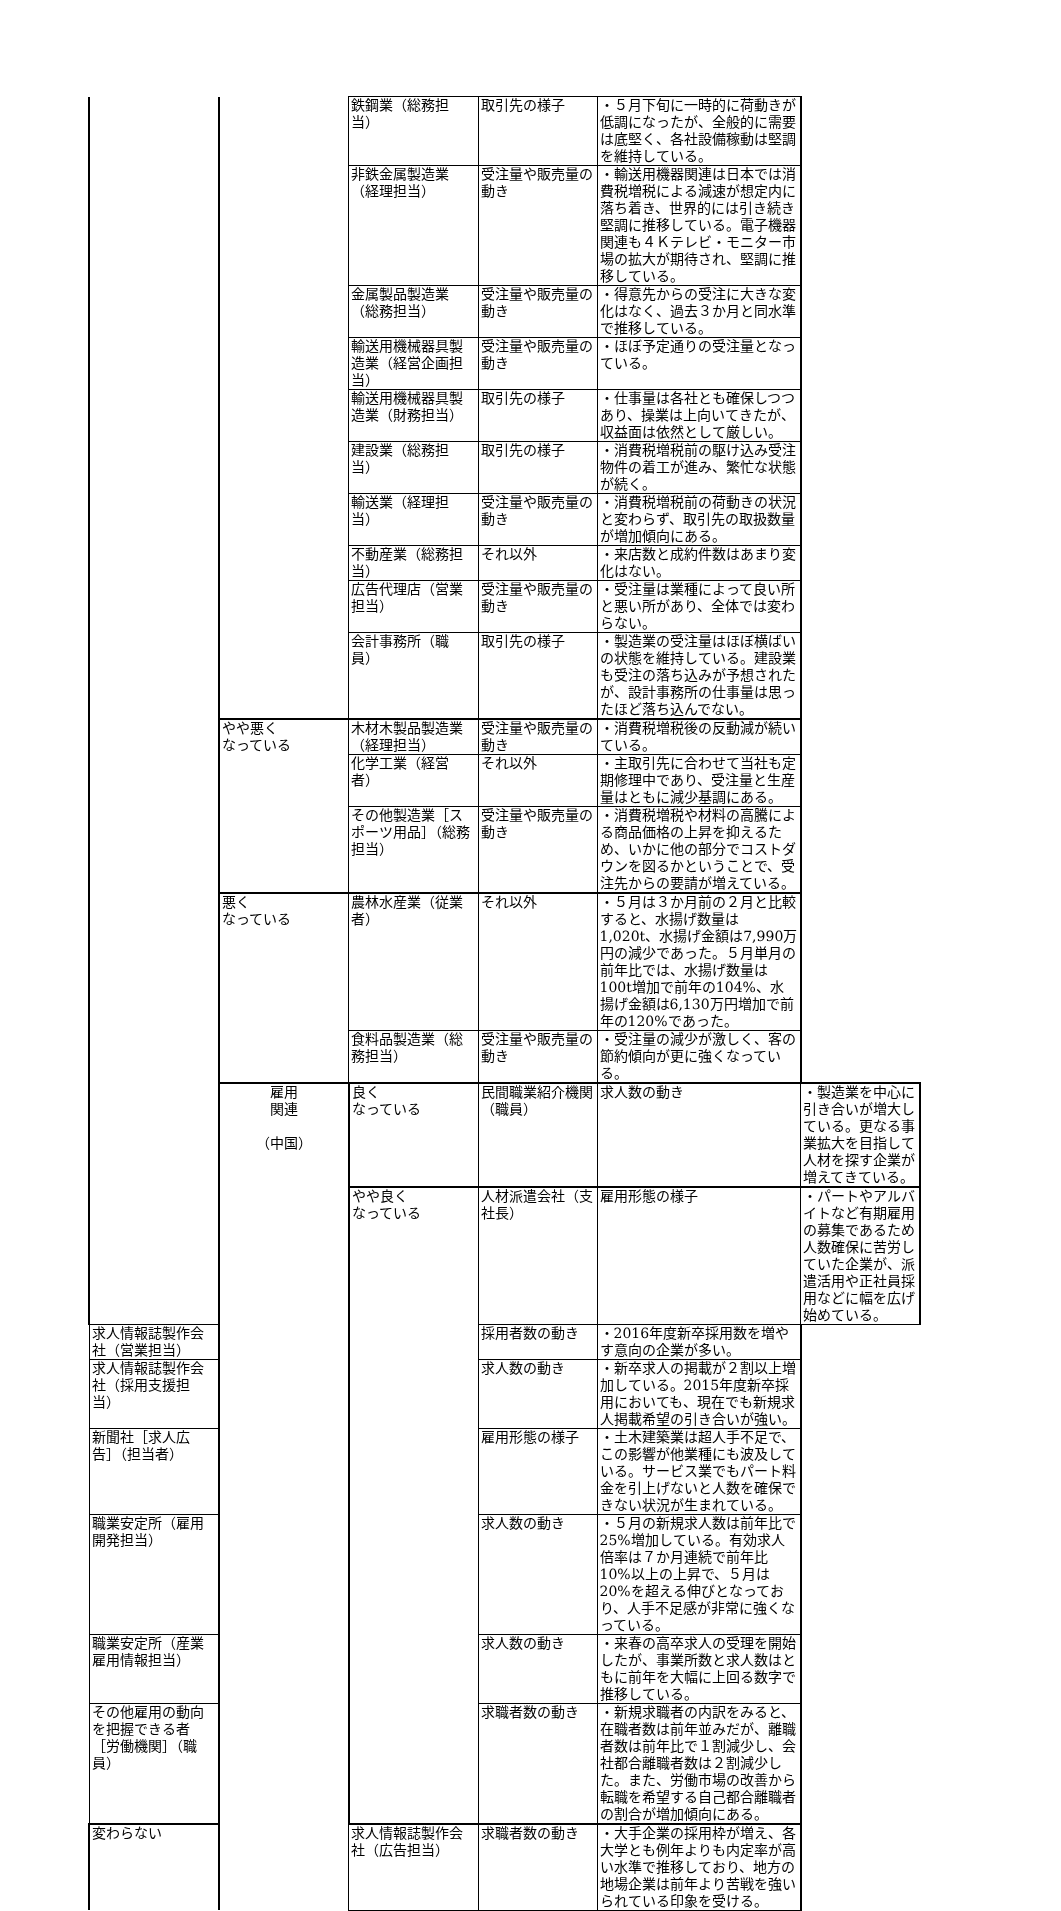| | | 鉄鋼業（総務担当） | 取引先の様子 | ・５月下旬に一時的に荷動きが低調になったが、全般的に需要は底堅く、各社設備稼動は堅調を維持している。 | |
| | | 非鉄金属製造業（経理担当） | 受注量や販売量の動き | ・輸送用機器関連は日本では消費税増税による減速が想定内に落ち着き、世界的には引き続き堅調に推移している。電子機器関連も４Ｋテレビ・モニター市場の拡大が期待され、堅調に推移している。 | |
| | | 金属製品製造業（総務担当） | 受注量や販売量の動き | ・得意先からの受注に大きな変化はなく、過去３か月と同水準で推移している。 | |
| | | 輸送用機械器具製造業（経営企画担当） | 受注量や販売量の動き | ・ほぼ予定通りの受注量となっている。 | |
| | | 輸送用機械器具製造業（財務担当） | 取引先の様子 | ・仕事量は各社とも確保しつつあり、操業は上向いてきたが、収益面は依然として厳しい。 | |
| | | 建設業（総務担当） | 取引先の様子 | ・消費税増税前の駆け込み受注物件の着工が進み、繁忙な状態が続く。 | |
| | | 輸送業（経理担当） | 受注量や販売量の動き | ・消費税増税前の荷動きの状況と変わらず、取引先の取扱数量が増加傾向にある。 | |
| | | 不動産業（総務担当） | それ以外 | ・来店数と成約件数はあまり変化はない。 | |
| | | 広告代理店（営業担当） | 受注量や販売量の動き | ・受注量は業種によって良い所と悪い所があり、全体では変わらない。 | |
| | | 会計事務所（職員） | 取引先の様子 | ・製造業の受注量はほぼ横ばいの状態を維持している。建設業も受注の落ち込みが予想されたが、設計事務所の仕事量は思ったほど落ち込んでない。 | |
| | やや悪く なっている | 木材木製品製造業（経理担当） | 受注量や販売量の動き | ・消費税増税後の反動減が続いている。 | |
| | | 化学工業（経営者） | それ以外 | ・主取引先に合わせて当社も定期修理中であり、受注量と生産量はともに減少基調にある。 | |
| | | その他製造業［スポーツ用品］（総務担当） | 受注量や販売量の動き | ・消費税増税や材料の高騰による商品価格の上昇を抑えるため、いかに他の部分でコストダウンを図るかということで、受注先からの要請が増えている。 | |
| | 悪く なっている | 農林水産業（従業者） | それ以外 | ・５月は３か月前の２月と比較すると、水揚げ数量は1,020t、水揚げ金額は7,990万円の減少であった。５月単月の前年比では、水揚げ数量は100t増加で前年の104%、水揚げ金額は6,130万円増加で前年の120%であった。 | |
| | | 食料品製造業（総務担当） | 受注量や販売量の動き | ・受注量の減少が激しく、客の節約傾向が更に強くなっている。 | |
| | 雇用 関連 （中国） | 良く なっている | 民間職業紹介機関（職員） | 求人数の動き | ・製造業を中心に引き合いが増大している。更なる事業拡大を目指して人材を探す企業が増えてきている。 |
| | | やや良く なっている | 人材派遣会社（支社長） | 雇用形態の様子 | ・パートやアルバイトなど有期雇用の募集であるため人数確保に苦労していた企業が、派遣活用や正社員採用などに幅を広げ始めている。 |
| 求人情報誌製作会社（営業担当） | | | 採用者数の動き | ・2016年度新卒採用数を増やす意向の企業が多い。 | |
| 求人情報誌製作会社（採用支援担当） | | | 求人数の動き | ・新卒求人の掲載が２割以上増加している。2015年度新卒採用においても、現在でも新規求人掲載希望の引き合いが強い。 | |
| 新聞社［求人広告］（担当者） | | | 雇用形態の様子 | ・土木建築業は超人手不足で、この影響が他業種にも波及している。サービス業でもパート料金を引上げないと人数を確保できない状況が生まれている。 | |
| 職業安定所（雇用開発担当） | | | 求人数の動き | ・５月の新規求人数は前年比で25%増加している。有効求人倍率は７か月連続で前年比10%以上の上昇で、５月は20%を超える伸びとなっており、人手不足感が非常に強くなっている。 | |
| 職業安定所（産業雇用情報担当） | | | 求人数の動き | ・来春の高卒求人の受理を開始したが、事業所数と求人数はともに前年を大幅に上回る数字で推移している。 | |
| その他雇用の動向を把握できる者［労働機関］（職員） | | | 求職者数の動き | ・新規求職者の内訳をみると、在職者数は前年並みだが、離職者数は前年比で１割減少し、会社都合離職者数は２割減少した。また、労働市場の改善から転職を希望する自己都合離職者の割合が増加傾向にある。 | |
| 変わらない | | 求人情報誌製作会社（広告担当） | 求職者数の動き | ・大手企業の採用枠が増え、各大学とも例年よりも内定率が高い水準で推移しており、地方の地場企業は前年より苦戦を強いられている印象を受ける。 | |